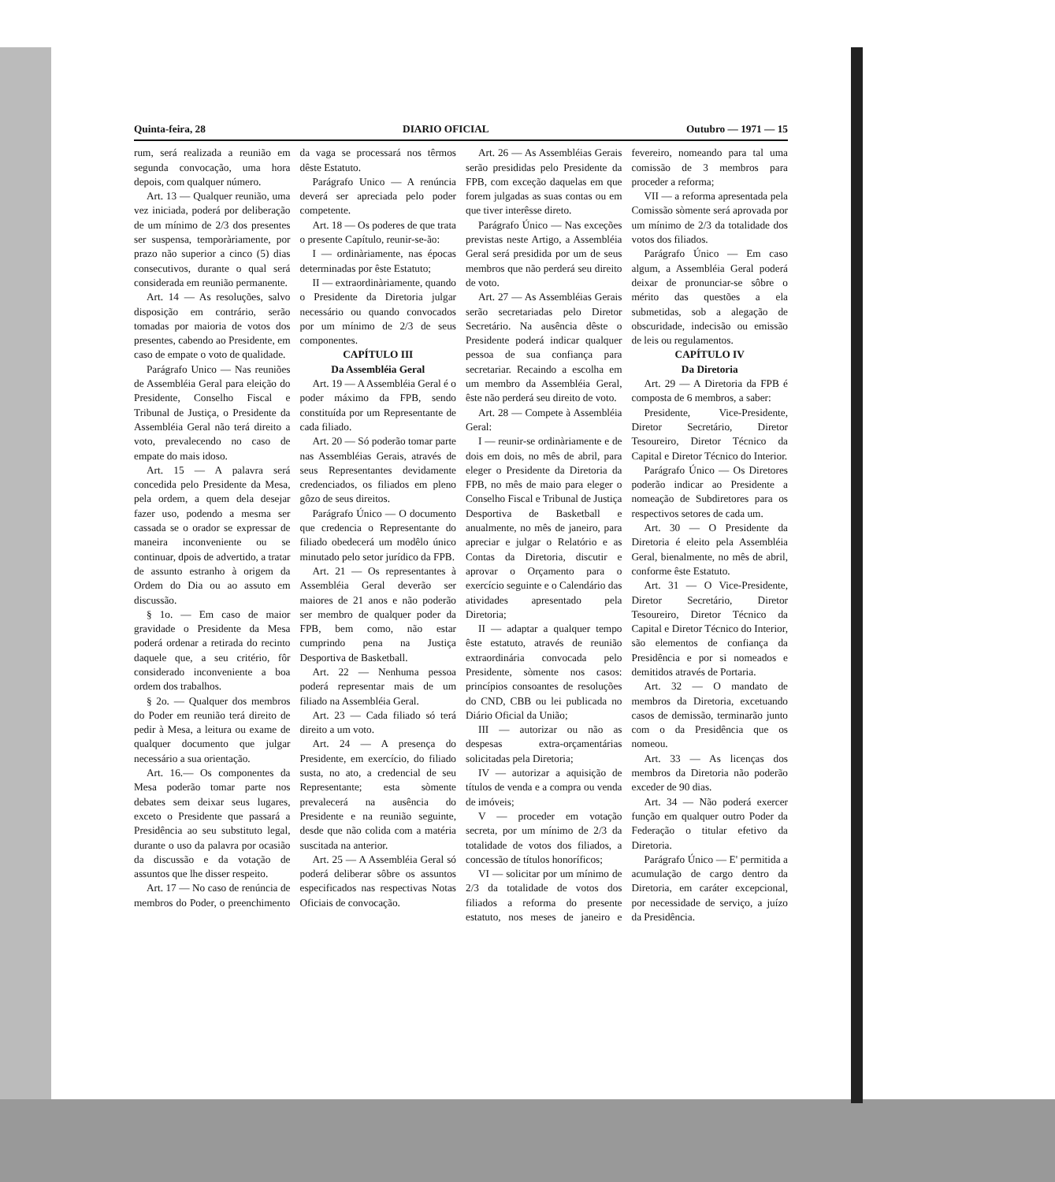Quinta-feira, 28 DIARIO OFICIAL Outubro — 1971 — 15
rum, será realizada a reunião em segunda convocação, uma hora depois, com qualquer número.
Art. 13 — Qualquer reunião, uma vez iniciada, poderá por deliberação de um mínimo de 2/3 dos presentes ser suspensa, temporàriamente, por prazo não superior a cinco (5) dias consecutivos, durante o qual será considerada em reunião permanente.
Art. 14 — As resoluções, salvo disposição em contrário, serão tomadas por maioria de votos dos presentes, cabendo ao Presidente, em caso de empate o voto de qualidade.
Parágrafo Unico — Nas reuniões de Assembléia Geral para eleição do Presidente, Conselho Fiscal e Tribunal de Justiça, o Presidente da Assembléia Geral não terá direito a voto, prevalecendo no caso de empate do mais idoso.
Art. 15 — A palavra será concedida pelo Presidente da Mesa, pela ordem, a quem dela desejar fazer uso, podendo a mesma ser cassada se o orador se expressar de maneira inconveniente ou se continuar, dpois de advertido, a tratar de assunto estranho à origem da Ordem do Dia ou ao assuto em discussão.
§ 1o. — Em caso de maior gravidade o Presidente da Mesa poderá ordenar a retirada do recinto daquele que, a seu critério, fôr considerado inconveniente a boa ordem dos trabalhos.
§ 2o. — Qualquer dos membros do Poder em reunião terá direito de pedir à Mesa, a leitura ou exame de qualquer documento que julgar necessário a sua orientação.
Art. 16.— Os componentes da Mesa poderão tomar parte nos debates sem deixar seus lugares, exceto o Presidente que passará a Presidência ao seu substituto legal, durante o uso da palavra por ocasião da discussão e da votação de assuntos que lhe disser respeito.
Art. 17 — No caso de renúncia de membros do Poder, o preenchimento da vaga se processará nos têrmos dêste Estatuto.
Parágrafo Unico — A renúncia deverá ser apreciada pelo poder competente.
Art. 18 — Os poderes de que trata o presente Capítulo, reunir-se-ão:
I — ordinàriamente, nas épocas determinadas por êste Estatuto;
II — extraordinàriamente, quando o Presidente da Diretoria julgar necessário ou quando convocados por um mínimo de 2/3 de seus componentes.
CAPÍTULO III
Da Assembléia Geral
Art. 19 — A Assembléia Geral é o poder máximo da FPB, sendo constituída por um Representante de cada filiado.
Art. 20 — Só poderão tomar parte nas Assembléias Gerais, através de seus Representantes devidamente credenciados, os filiados em pleno gôzo de seus direitos.
Parágrafo Único — O documento que credencia o Representante do filiado obedecerá um modêlo único minutado pelo setor jurídico da FPB.
Art. 21 — Os representantes à Assembléia Geral deverão ser maiores de 21 anos e não poderão ser membro de qualquer poder da FPB, bem como, não estar cumprindo pena na Justiça Desportiva de Basketball.
Art. 22 — Nenhuma pessoa poderá representar mais de um filiado na Assembléia Geral.
Art. 23 — Cada filiado só terá direito a um voto.
Art. 24 — A presença do Presidente, em exercício, do filiado susta, no ato, a credencial de seu Representante; esta sòmente prevalecerá na ausência do Presidente e na reunião seguinte, desde que não colida com a matéria suscitada na anterior.
Art. 25 — A Assembléia Geral só poderá deliberar sôbre os assuntos especificados nas respectivas Notas Oficiais de convocação.
Art. 26 — As Assembléias Gerais serão presididas pelo Presidente da FPB, com exceção daquelas em que forem julgadas as suas contas ou em que tiver interêsse direto.
Parágrafo Único — Nas exceções previstas neste Artigo, a Assembléia Geral será presidida por um de seus membros que não perderá seu direito de voto.
Art. 27 — As Assembléias Gerais serão secretariadas pelo Diretor Secretário. Na ausência dêste o Presidente poderá indicar qualquer pessoa de sua confiança para secretariar. Recaindo a escolha em um membro da Assembléia Geral, êste não perderá seu direito de voto.
Art. 28 — Compete à Assembléia Geral:
I — reunir-se ordinàriamente e de dois em dois, no mês de abril, para eleger o Presidente da Diretoria da FPB, no mês de maio para eleger o Conselho Fiscal e Tribunal de Justiça Desportiva de Basketball e anualmente, no mês de janeiro, para apreciar e julgar o Relatório e as Contas da Diretoria, discutir e aprovar o Orçamento para o exercício seguinte e o Calendário das atividades apresentado pela Diretoria;
II — adaptar a qualquer tempo êste estatuto, através de reunião extraordinária convocada pelo Presidente, sòmente nos casos: princípios consoantes de resoluções do CND, CBB ou lei publicada no Diário Oficial da União;
III — autorizar ou não as despesas extra-orçamentárias solicitadas pela Diretoria;
IV — autorizar a aquisição de títulos de venda e a compra ou venda de imóveis;
V — proceder em votação secreta, por um mínimo de 2/3 da totalidade de votos dos filiados, a concessão de títulos honoríficos;
VI — solicitar por um mínimo de 2/3 da totalidade de votos dos filiados a reforma do presente estatuto, nos meses de janeiro e fevereiro, nomeando para tal uma comissão de 3 membros para proceder a reforma;
VII — a reforma apresentada pela Comissão sòmente será aprovada por um mínimo de 2/3 da totalidade dos votos dos filiados.
Parágrafo Único — Em caso algum, a Assembléia Geral poderá deixar de pronunciar-se sôbre o mérito das questões a ela submetidas, sob a alegação de obscuridade, indecisão ou emissão de leis ou regulamentos.
CAPÍTULO IV
Da Diretoria
Art. 29 — A Diretoria da FPB é composta de 6 membros, a saber:
Presidente, Vice-Presidente, Diretor Secretário, Diretor Tesoureiro, Diretor Técnico da Capital e Diretor Técnico do Interior.
Parágrafo Único — Os Diretores poderão indicar ao Presidente a nomeação de Subdiretores para os respectivos setores de cada um.
Art. 30 — O Presidente da Diretoria é eleito pela Assembléia Geral, bienalmente, no mês de abril, conforme êste Estatuto.
Art. 31 — O Vice-Presidente, Diretor Secretário, Diretor Tesoureiro, Diretor Técnico da Capital e Diretor Técnico do Interior, são elementos de confiança da Presidência e por si nomeados e demitidos através de Portaria.
Art. 32 — O mandato de membros da Diretoria, excetuando casos de demissão, terminarão junto com o da Presidência que os nomeou.
Art. 33 — As licenças dos membros da Diretoria não poderão exceder de 90 dias.
Art. 34 — Não poderá exercer função em qualquer outro Poder da Federação o titular efetivo da Diretoria.
Parágrafo Único — E' permitida a acumulação de cargo dentro da Diretoria, em caráter excepcional, por necessidade de serviço, a juízo da Presidência.